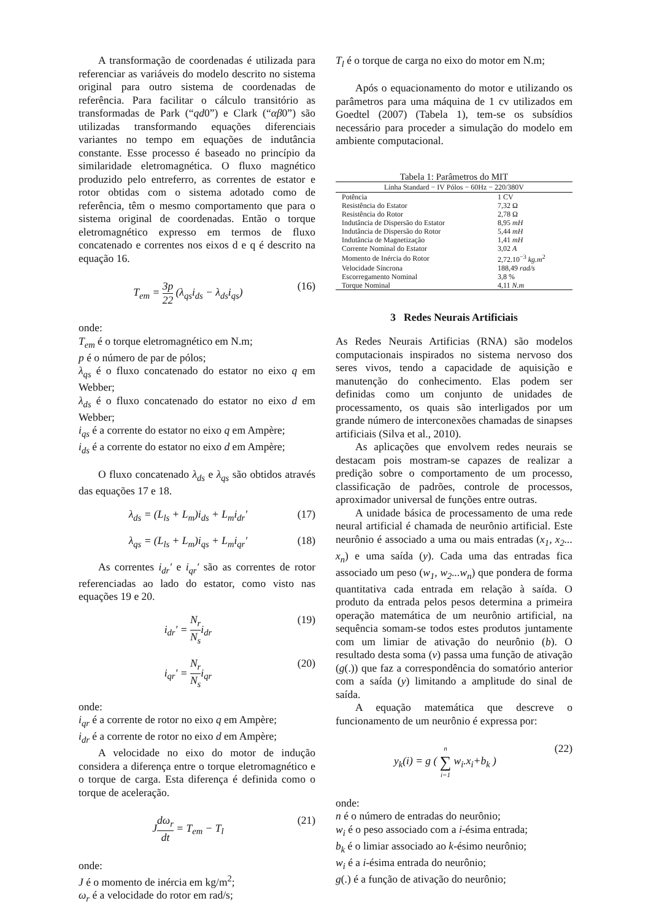A transformação de coordenadas é utilizada para referenciar as variáveis do modelo descrito no sistema original para outro sistema de coordenadas de referência. Para facilitar o cálculo transitório as transformadas de Park (“qd0”) e Clark (“αβ0”) são utilizadas transformando equações diferenciais variantes no tempo em equações de indutância constante. Esse processo é baseado no princípio da similaridade eletromagnética. O fluxo magnético produzido pelo entreferro, as correntes de estator e rotor obtidas com o sistema adotado como de referência, têm o mesmo comportamento que para o sistema original de coordenadas. Então o torque eletromagnético expresso em termos de fluxo concatenado e correntes nos eixos d e q é descrito na equação 16.
T<sub>em</sub> = 3 2 p 2 (λ<sub>qs</sub>i<sub>ds</sub> − λ<sub>ds</sub>i<sub>qs</sub>) (16)
onde:
T<sub>em</sub> é o torque eletromagnético em N.m;
p é o número de par de pólos;
λ<sub>qs</sub> é o fluxo concatenado do estator no eixo q em Webber;
λ<sub>ds</sub> é o fluxo concatenado do estator no eixo d em Webber;
i<sub>qs</sub> é a corrente do estator no eixo q em Ampère;
i<sub>ds</sub> é a corrente do estator no eixo d em Ampère;
O fluxo concatenado λ<sub>ds</sub> e λ<sub>qs</sub> são obtidos através das equações 17 e 18.
λ<sub>ds</sub> = (L<sub>ls</sub> + L<sub>m</sub>)i<sub>ds</sub> + L<sub>m</sub>i<sub>dr</sub>′ (17)
λ<sub>qs</sub> = (L<sub>ls</sub> + L<sub>m</sub>)i<sub>qs</sub> + L<sub>m</sub>i<sub>qr</sub>′ (18)
As correntes i<sub>dr</sub>′ e i<sub>qr</sub>′ são as correntes de rotor referenciadas ao lado do estator, como visto nas equações 19 e 20.
i<sub>dr</sub>′ = N<sub>r</sub> N<sub>s</sub>i<sub>dr</sub> (19)
i<sub>qr</sub>′ = N<sub>r</sub> N<sub>s</sub>i<sub>qr</sub> (20)
onde:
i<sub>qr</sub> é a corrente de rotor no eixo q em Ampère;
i<sub>dr</sub> é a corrente de rotor no eixo d em Ampère;
A velocidade no eixo do motor de indução considera a diferença entre o torque eletromagnético e o torque de carga. Esta diferença é definida como o torque de aceleração.
Jdω<sub>r</sub> dt = T<sub>em</sub> − T<sub>l</sub> (21)
onde:
J é o momento de inércia em kg/m<sup>2</sup>;
ω<sub>r</sub> é a velocidade do rotor em rad/s;
T<sub>l</sub> é o torque de carga no eixo do motor em N.m;
Após o equacionamento do motor e utilizando os parâmetros para uma máquina de 1 cv utilizados em Goedtel (2007) (Tabela 1), tem-se os subsídios necessário para proceder a simulação do modelo em ambiente computacional.
Tabela 1: Parâmetros do MIT
| Linha Standard − IV Pólos − 60Hz − 220/380V | |
| --- | --- |
| Potência | 1 CV |
| Resistência do Estator | 7,32 Ω |
| Resistência do Rotor | 2,78 Ω |
| Indutância de Dispersão do Estator | 8,95 mH |
| Indutância de Dispersão do Rotor | 5,44 mH |
| Indutância de Magnetização | 1,41 mH |
| Corrente Nominal do Estator | 3,02 A |
| Momento de Inércia do Rotor | 2,72.10<sup>−3</sup> kg.m<sup>2</sup> |
| Velocidade Síncrona | 188,49 rad/s |
| Escorregamento Nominal | 3,8 % |
| Torque Nominal | 4,11 N.m |
3 Redes Neurais Artificiais
As Redes Neurais Artificias (RNA) são modelos computacionais inspirados no sistema nervoso dos seres vivos, tendo a capacidade de aquisição e manutenção do conhecimento. Elas podem ser definidas como um conjunto de unidades de processamento, os quais são interligados por um grande número de interconexões chamadas de sinapses artificiais (Silva et al., 2010).
As aplicações que envolvem redes neurais se destacam pois mostram-se capazes de realizar a predição sobre o comportamento de um processo, classificação de padrões, controle de processos, aproximador universal de funções entre outras.
A unidade básica de processamento de uma rede neural artificial é chamada de neurônio artificial. Este neurônio é associado a uma ou mais entradas (x<sub>1</sub>, x<sub>2</sub>... x<sub>n</sub>) e uma saída (y). Cada uma das entradas fica associado um peso (w<sub>1</sub>, w<sub>2</sub>...w<sub>n</sub>) que pondera de forma quantitativa cada entrada em relação à saída. O produto da entrada pelos pesos determina a primeira operação matemática de um neurônio artificial, na sequência somam-se todos estes produtos juntamente com um limiar de ativação do neurônio (b). O resultado desta soma (v) passa uma função de ativação (g(.)) que faz a correspondência do somatório anterior com a saída (y) limitando a amplitude do sinal de saída.
A equação matemática que descreve o funcionamento de um neurônio é expressa por:
y<sub>k</sub>(i) = g ( n ∑ i=1 w<sub>i</sub>.x<sub>i</sub>+b<sub>k</sub> ) (22)
onde:
n é o número de entradas do neurônio;
w<sub>i</sub> é o peso associado com a i-ésima entrada;
b<sub>k</sub> é o limiar associado ao k-ésimo neurônio;
w<sub>i</sub> é a i-ésima entrada do neurônio;
g(.) é a função de ativação do neurônio;